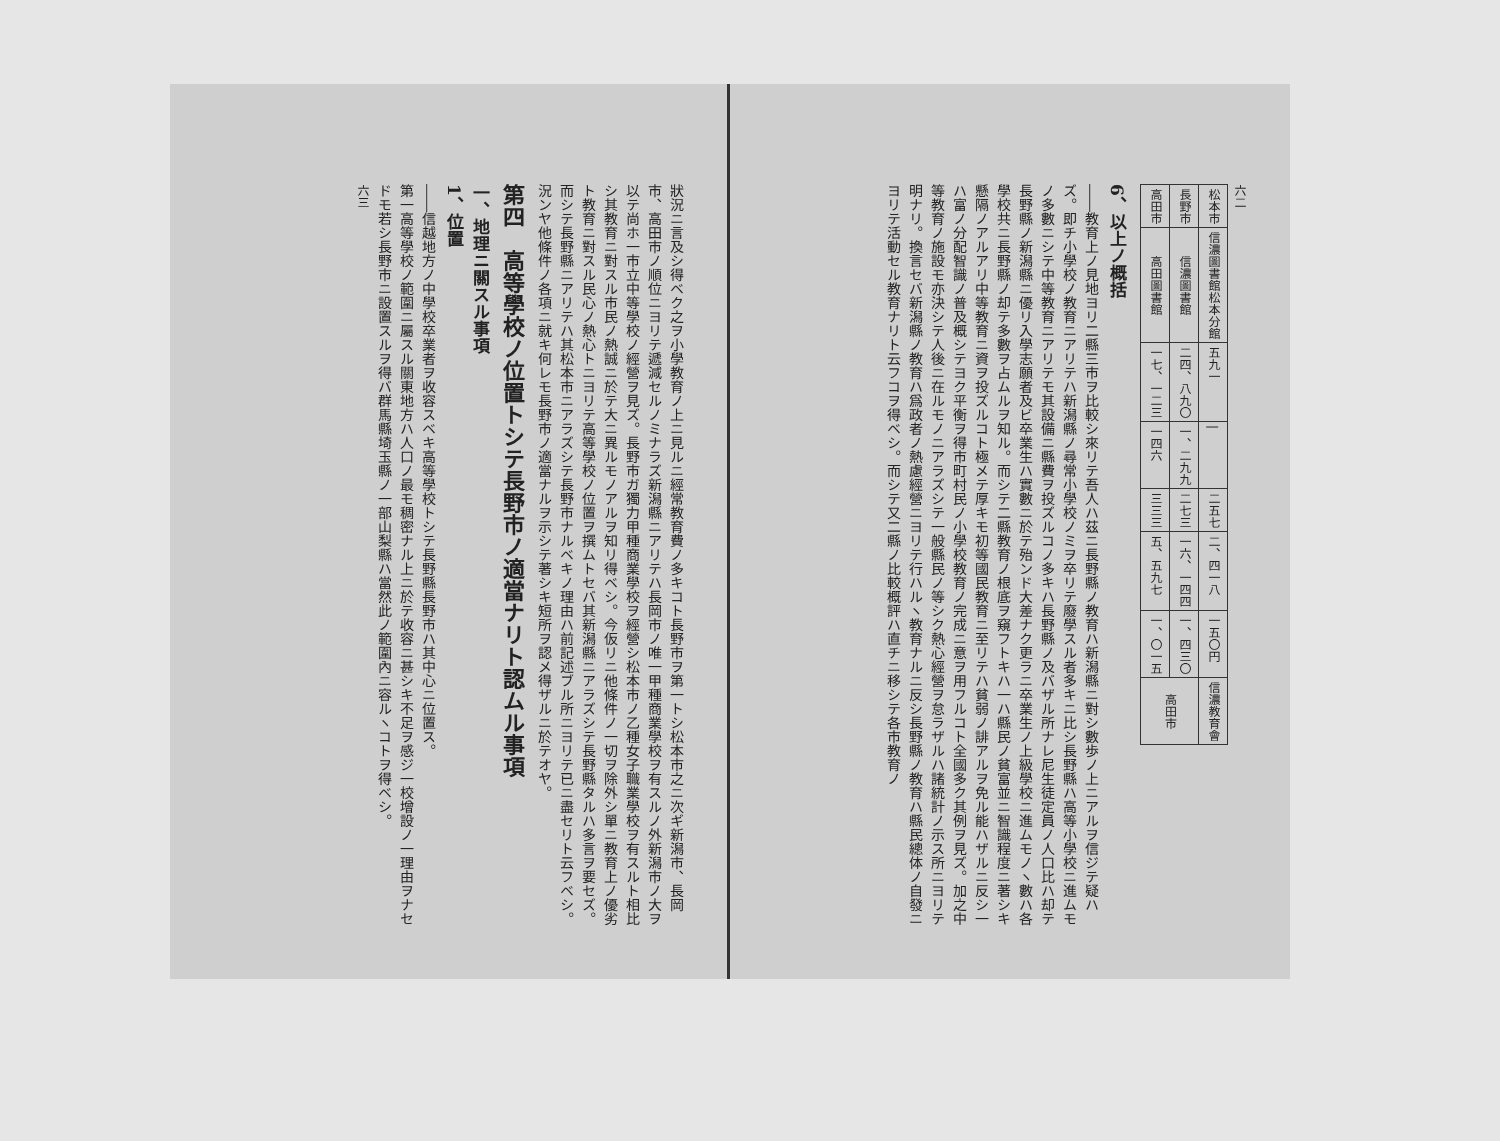六二
| 松本市 | 信濃圖書館松本分館 | 五九一 | / | 二五七 | 二、四一八 | 一五〇円 | 信濃教育會 |
| 長野市 | 信濃圖書館 | 二四、八九〇 | 一、二九九 | 二七三 | 一六、一四四 | 一、四三〇 | 高田市 |
| 高田市 | 高田圖書館 | 一七、一二三 | 一四六 | 三三三 | 五、五九七 | 一、〇一五 | |
6、以上ノ概括
――教育上ノ見地ヨリ二縣三市ヲ比較シ來リテ吾人ハ茲ニ長野縣ノ教育ハ新潟縣ニ對シ數歩ノ上ニアルヲ信ジテ疑ハズ。即チ小學校ノ教育ニアリテハ新潟縣ノ尋常小學校ノミヲ卒リテ廢學スル者多キニ比シ長野縣ハ高等小學校ニ進ムモノ多數ニシテ中等教育ニアリテモ其設備ニ縣費ヲ投ズルコノ多キハ長野縣ノ及バザル所ナレ尼生徒定員ノ人口比ハ却テ長野縣ノ新潟縣ニ優リ入學志願者及ビ卒業生ハ實數ニ於テ殆ンド大差ナク更ラニ卒業生ノ上級學校ニ進ムモノヽ數ハ各學校共ニ長野縣ノ却テ多數ヲ占ムルヲ知ル。而シテ二縣教育ノ根底ヲ窺フトキハ一ハ縣民ノ貧富並ニ智識程度ニ著シキ懸隔ノアルアリ中等教育ニ資ヲ投ズルコト極メテ厚キモ初等國民教育ニ至リテハ貧弱ノ誹アルヲ免ル能ハザルニ反シ一ハ富ノ分配智識ノ普及概シテヨク平衡ヲ得市町村民ノ小學校教育ノ完成ニ意ヲ用フルコト全國多ク其例ヲ見ズ。加之中等教育ノ施設モ亦決シテ人後ニ在ルモノニアラズシテ一般縣民ノ等シク熱心經營ヲ怠ラザルハ諸統計ノ示ス所ニヨリテ明ナリ。換言セバ新潟縣ノ教育ハ爲政者ノ熱慮經營ニヨリテ行ハルヽ教育ナルニ反シ長野縣ノ教育ハ縣民總体ノ自發ニヨリテ活動セル教育ナリト云フコヲ得ベシ。而シテ又二縣ノ比較概評ハ直チニ移シテ各市教育ノ
狀況ニ言及シ得ベク之ヲ小學教育ノ上ニ見ルニ經常教育費ノ多キコト長野市ヲ第一トシ松本市之ニ次ギ新潟市、長岡市、高田市ノ順位ニヨリテ遞減セルノミナラズ新潟縣ニアリテハ長岡市ノ唯一甲種商業學校ヲ有スルノ外新潟市ノ大ヲ以テ尚ホ一市立中等學校ノ經營ヲ見ズ。長野市ガ獨力甲種商業學校ヲ經營シ松本市ノ乙種女子職業學校ヲ有スルト相比シ其教育ニ對スル市民ノ熱誠ニ於テ大ニ異ルモノアルヲ知リ得ベシ。今仮リニ他條件ノ一切ヲ除外シ單ニ教育上ノ優劣ト教育ニ對スル民心ノ熱心トニヨリテ高等學校ノ位置ヲ撰ムトセバ其新潟縣ニアラズシテ長野縣タルハ多言ヲ要セズ。而シテ長野縣ニアリテハ其松本市ニアラズシテ長野市ナルベキノ理由ハ前記述ブル所ニヨリテ已ニ盡セリト云フベシ。況ンヤ他條件ノ各項ニ就キ何レモ長野市ノ適當ナルヲ示シテ著シキ短所ヲ認メ得ザルニ於テオヤ。
第四　高等學校ノ位置トシテ長野市ノ適當ナリト認ムル事項
一、地理ニ關スル事項
1、位置
――信越地方ノ中學校卒業者ヲ收容スベキ高等學校トシテ長野縣長野市ハ其中心ニ位置ス。
第一高等學校ノ範圍ニ屬スル關東地方ハ人口ノ最モ稠密ナル上ニ於テ收容ニ甚シキ不足ヲ感ジ一校增設ノ一理由ヲナセドモ若シ長野市ニ設置スルヲ得バ群馬縣埼玉縣ノ一部山梨縣ハ當然此ノ範圍內ニ容ルヽコトヲ得ベシ。
六三